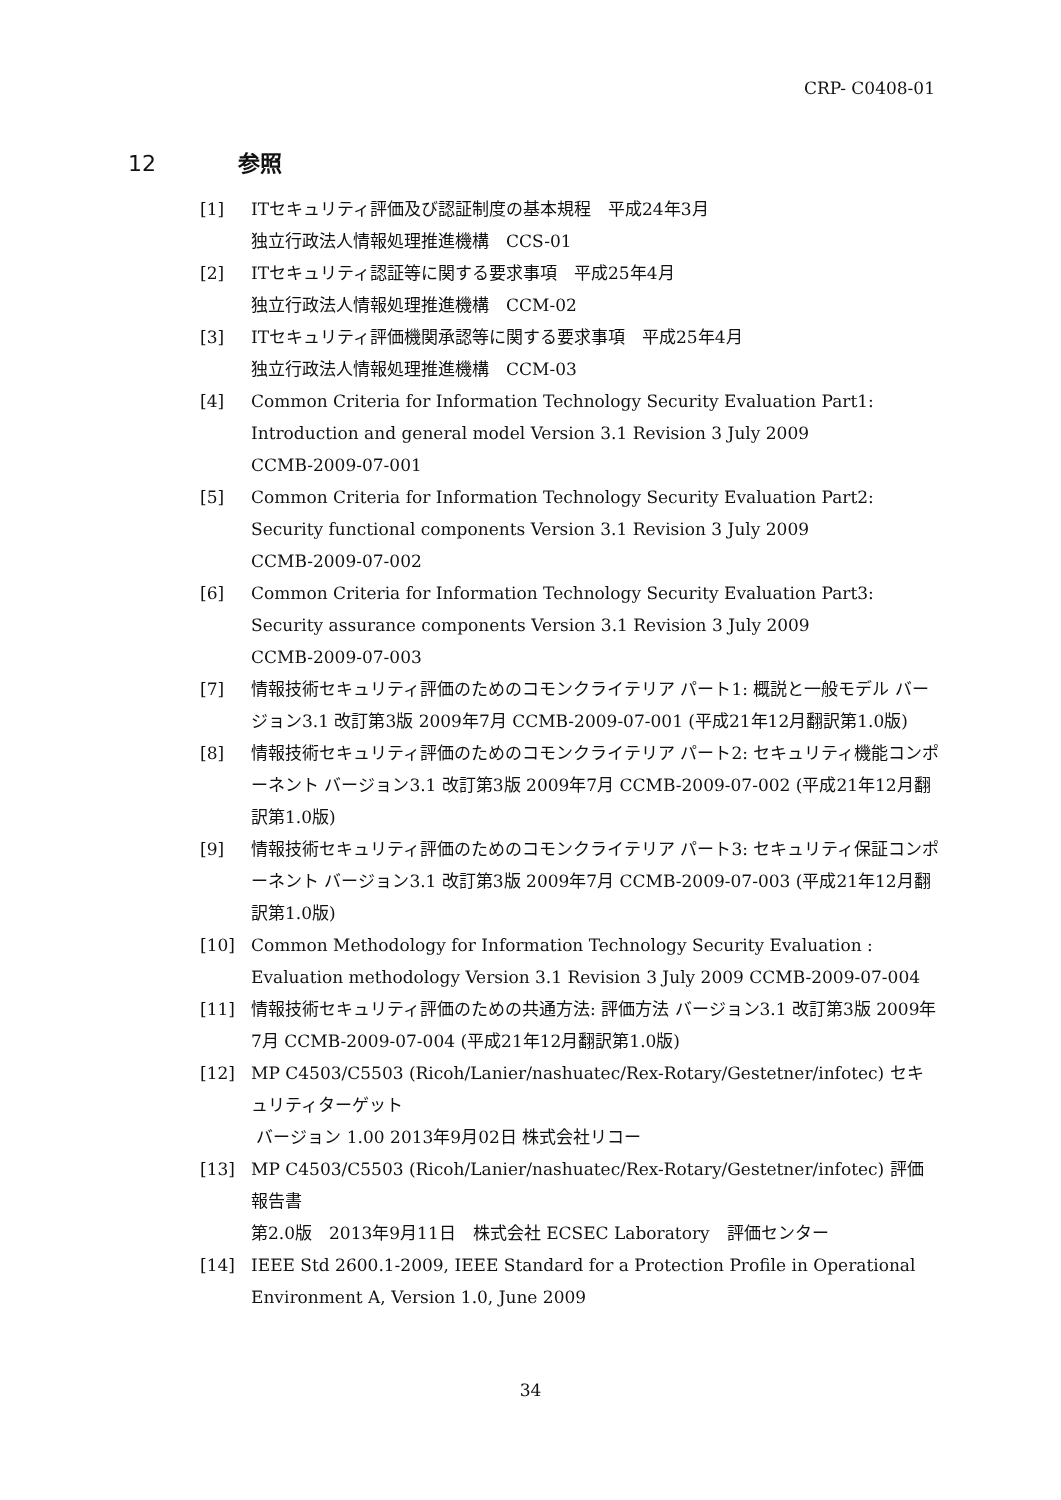CRP- C0408-01
12 参照
[1] ITセキュリティ評価及び認証制度の基本規程　平成24年3月
独立行政法人情報処理推進機構　CCS-01
[2] ITセキュリティ認証等に関する要求事項　平成25年4月
独立行政法人情報処理推進機構　CCM-02
[3] ITセキュリティ評価機関承認等に関する要求事項　平成25年4月
独立行政法人情報処理推進機構　CCM-03
[4] Common Criteria for Information Technology Security Evaluation Part1: Introduction and general model Version 3.1 Revision 3 July 2009
CCMB-2009-07-001
[5] Common Criteria for Information Technology Security Evaluation Part2: Security functional components Version 3.1 Revision 3 July 2009
CCMB-2009-07-002
[6] Common Criteria for Information Technology Security Evaluation Part3: Security assurance components Version 3.1 Revision 3 July 2009
CCMB-2009-07-003
[7] 情報技術セキュリティ評価のためのコモンクライテリア パート1: 概説と一般モデル バージョン3.1 改訂第3版 2009年7月 CCMB-2009-07-001 (平成21年12月翻訳第1.0版)
[8] 情報技術セキュリティ評価のためのコモンクライテリア パート2: セキュリティ機能コンポーネント バージョン3.1 改訂第3版 2009年7月 CCMB-2009-07-002 (平成21年12月翻訳第1.0版)
[9] 情報技術セキュリティ評価のためのコモンクライテリア パート3: セキュリティ保証コンポーネント バージョン3.1 改訂第3版 2009年7月 CCMB-2009-07-003 (平成21年12月翻訳第1.0版)
[10] Common Methodology for Information Technology Security Evaluation : Evaluation methodology Version 3.1 Revision 3 July 2009 CCMB-2009-07-004
[11] 情報技術セキュリティ評価のための共通方法: 評価方法 バージョン3.1 改訂第3版 2009年7月 CCMB-2009-07-004 (平成21年12月翻訳第1.0版)
[12] MP C4503/C5503 (Ricoh/Lanier/nashuatec/Rex-Rotary/Gestetner/infotec) セキュリティターゲット
バージョン 1.00 2013年9月02日 株式会社リコー
[13] MP C4503/C5503 (Ricoh/Lanier/nashuatec/Rex-Rotary/Gestetner/infotec) 評価報告書
第2.0版　2013年9月11日　株式会社 ECSEC Laboratory　評価センター
[14] IEEE Std 2600.1-2009, IEEE Standard for a Protection Profile in Operational Environment A, Version 1.0, June 2009
34